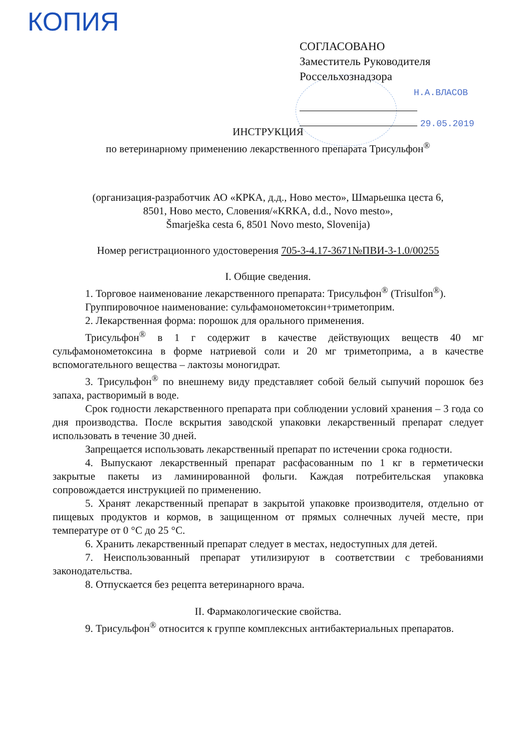КОПИЯ
СОГЛАСОВАНО
Заместитель Руководителя
Россельхознадзора
Н.А.ВЛАСОВ
29.05.2019
ИНСТРУКЦИЯ
по ветеринарному применению лекарственного препарата Трисульфон<sup>®</sup>
(организация-разработчик АО «КРКА, д.д., Ново место», Шмарьешка цеста 6,
8501, Ново место, Словения/«KRKA, d.d., Novo mesto»,
Šmarješka cesta 6, 8501 Novo mesto, Slovenija)
Номер регистрационного удостоверения 705-3-4.17-3671№ПВИ-3-1.0/00255
I. Общие сведения.
1. Торговое наименование лекарственного препарата: Трисульфон<sup>®</sup> (Trisulfon<sup>®</sup>).
Группировочное наименование: сульфамонометоксин+триметоприм.
2. Лекарственная форма: порошок для орального применения.
Трисульфон<sup>®</sup> в 1 г содержит в качестве действующих веществ 40 мг сульфамонометоксина в форме натриевой соли и 20 мг триметоприма, а в качестве вспомогательного вещества – лактозы моногидрат.
3. Трисульфон<sup>®</sup> по внешнему виду представляет собой белый сыпучий порошок без запаха, растворимый в воде.
Срок годности лекарственного препарата при соблюдении условий хранения – 3 года со дня производства. После вскрытия заводской упаковки лекарственный препарат следует использовать в течение 30 дней.
Запрещается использовать лекарственный препарат по истечении срока годности.
4. Выпускают лекарственный препарат расфасованным по 1 кг в герметически закрытые пакеты из ламинированной фольги. Каждая потребительская упаковка сопровождается инструкцией по применению.
5. Хранят лекарственный препарат в закрытой упаковке производителя, отдельно от пищевых продуктов и кормов, в защищенном от прямых солнечных лучей месте, при температуре от 0 °С до 25 °С.
6. Хранить лекарственный препарат следует в местах, недоступных для детей.
7. Неиспользованный препарат утилизируют в соответствии с требованиями законодательства.
8. Отпускается без рецепта ветеринарного врача.
II. Фармакологические свойства.
9. Трисульфон<sup>®</sup> относится к группе комплексных антибактериальных препаратов.